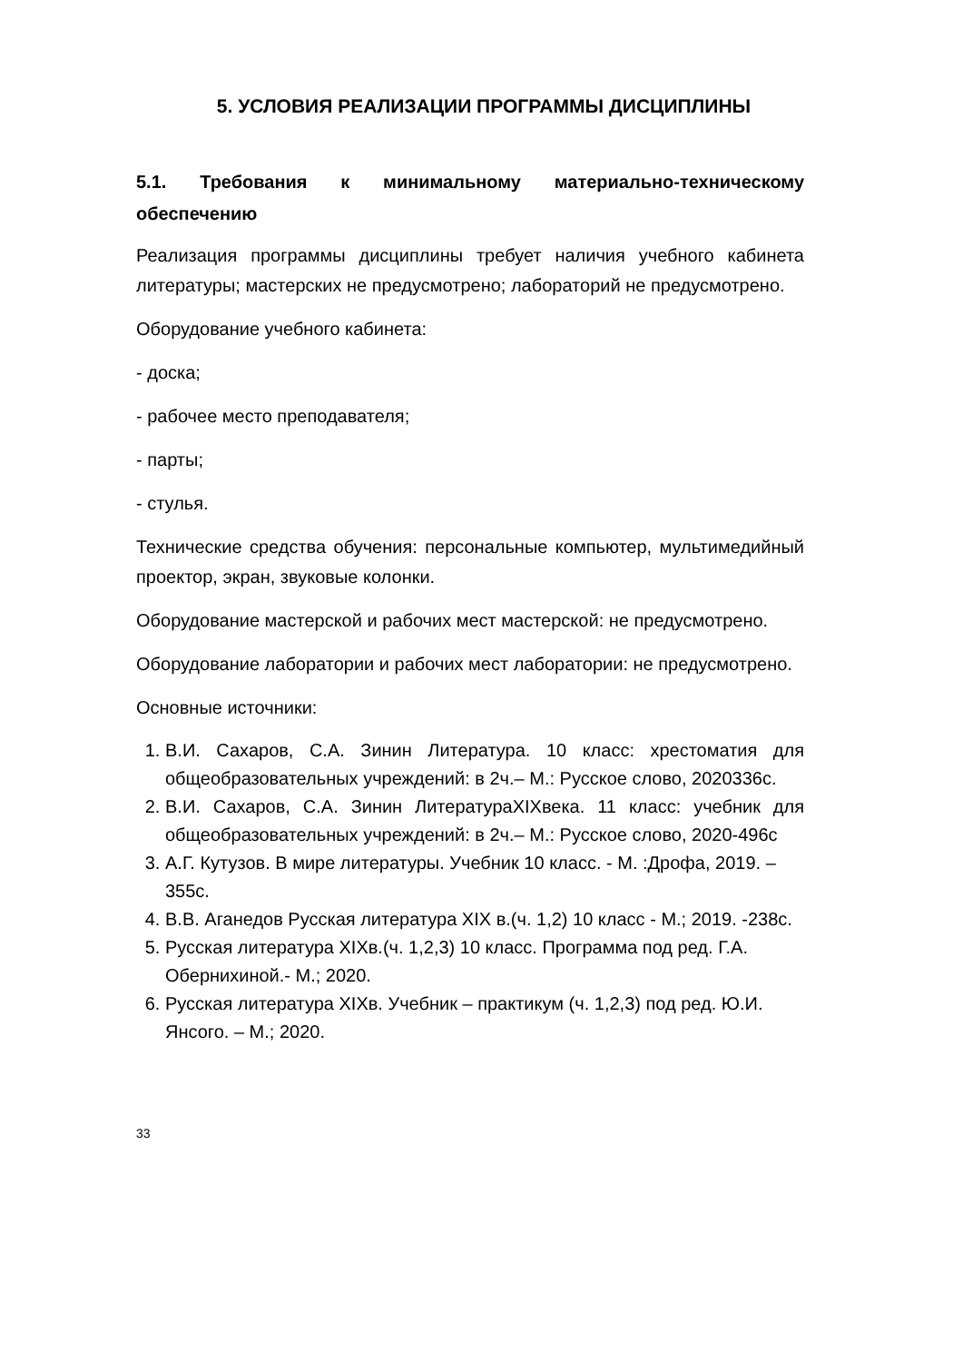5. УСЛОВИЯ РЕАЛИЗАЦИИ ПРОГРАММЫ ДИСЦИПЛИНЫ
5.1. Требования к минимальному материально-техническому обеспечению
Реализация программы дисциплины требует наличия учебного кабинета литературы; мастерских не предусмотрено; лабораторий не предусмотрено.
Оборудование учебного кабинета:
- доска;
- рабочее место преподавателя;
- парты;
- стулья.
Технические средства обучения: персональные компьютер, мультимедийный проектор, экран, звуковые колонки.
Оборудование мастерской и рабочих мест мастерской: не предусмотрено.
Оборудование лаборатории и рабочих мест лаборатории: не предусмотрено.
Основные источники:
1. В.И. Сахаров, С.А. Зинин Литература. 10 класс: хрестоматия для общеобразовательных учреждений: в 2ч.– М.: Русское слово, 2020336с.
2. В.И. Сахаров, С.А. Зинин ЛитератураXIXвека. 11 класс: учебник для общеобразовательных учреждений: в 2ч.– М.: Русское слово, 2020-496с
3. А.Г. Кутузов. В мире литературы. Учебник 10 класс. - М. :Дрофа, 2019. – 355с.
4. В.В. Аганедов Русская литература XIX в.(ч. 1,2) 10 класс - М.; 2019. -238с.
5. Русская литература XIXв.(ч. 1,2,3) 10 класс. Программа под ред. Г.А. Обернихиной.- М.; 2020.
6. Русская литература XIXв. Учебник – практикум (ч. 1,2,3) под ред. Ю.И. Янсого. – М.; 2020.
33